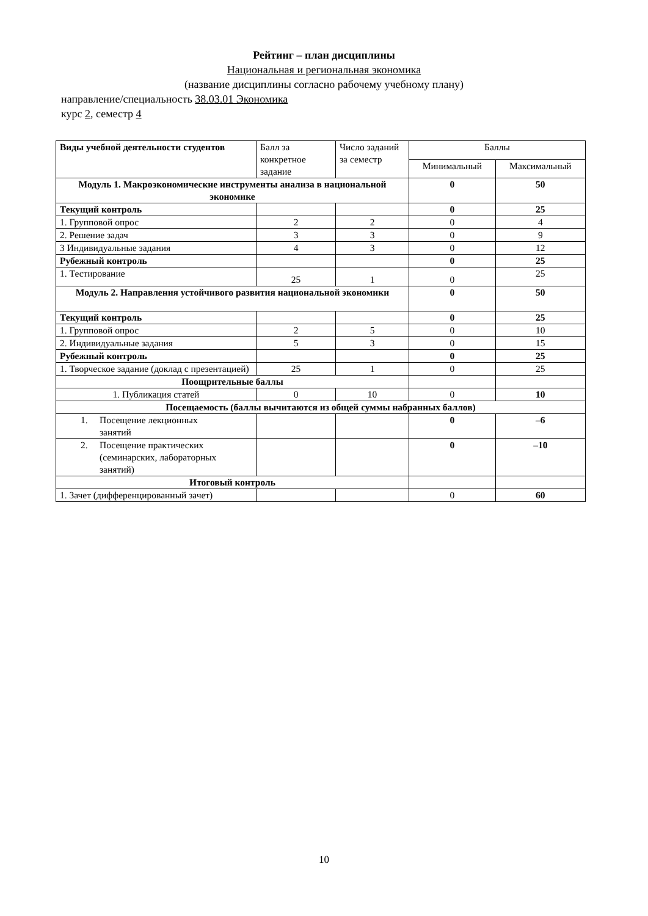Рейтинг – план дисциплины
Национальная и региональная экономика
(название дисциплины согласно рабочему учебному плану)
направление/специальность 38.03.01 Экономика
курс 2, семестр 4
| Виды учебной деятельности студентов | Балл за конкретное задание | Число заданий за семестр | Баллы | |
| --- | --- | --- | --- | --- |
| | | | Минимальный | Максимальный |
| Модуль 1. Макроэкономические инструменты анализа в национальной экономике | | | 0 | 50 |
| Текущий контроль | | | 0 | 25 |
| 1. Групповой опрос | 2 | 2 | 0 | 4 |
| 2. Решение задач | 3 | 3 | 0 | 9 |
| 3 Индивидуальные задания | 4 | 3 | 0 | 12 |
| Рубежный контроль | | | 0 | 25 |
| 1. Тестирование | 25 | 1 | 0 | 25 |
| Модуль 2. Направления устойчивого развития национальной экономики | | | 0 | 50 |
| Текущий контроль | | | 0 | 25 |
| 1. Групповой опрос | 2 | 5 | 0 | 10 |
| 2. Индивидуальные задания | 5 | 3 | 0 | 15 |
| Рубежный контроль | | | 0 | 25 |
| 1. Творческое задание (доклад с презентацией) | 25 | 1 | 0 | 25 |
| Поощрительные баллы | | | | |
| 1. Публикация статей | 0 | 10 | 0 | 10 |
| Посещаемость (баллы вычитаются из общей суммы набранных баллов) | | | | |
| 1. Посещение лекционных занятий | | | 0 | –6 |
| 2. Посещение практических (семинарских, лабораторных занятий) | | | 0 | –10 |
| Итоговый контроль | | | | |
| 1. Зачет (дифференцированный зачет) | | | 0 | 60 |
10